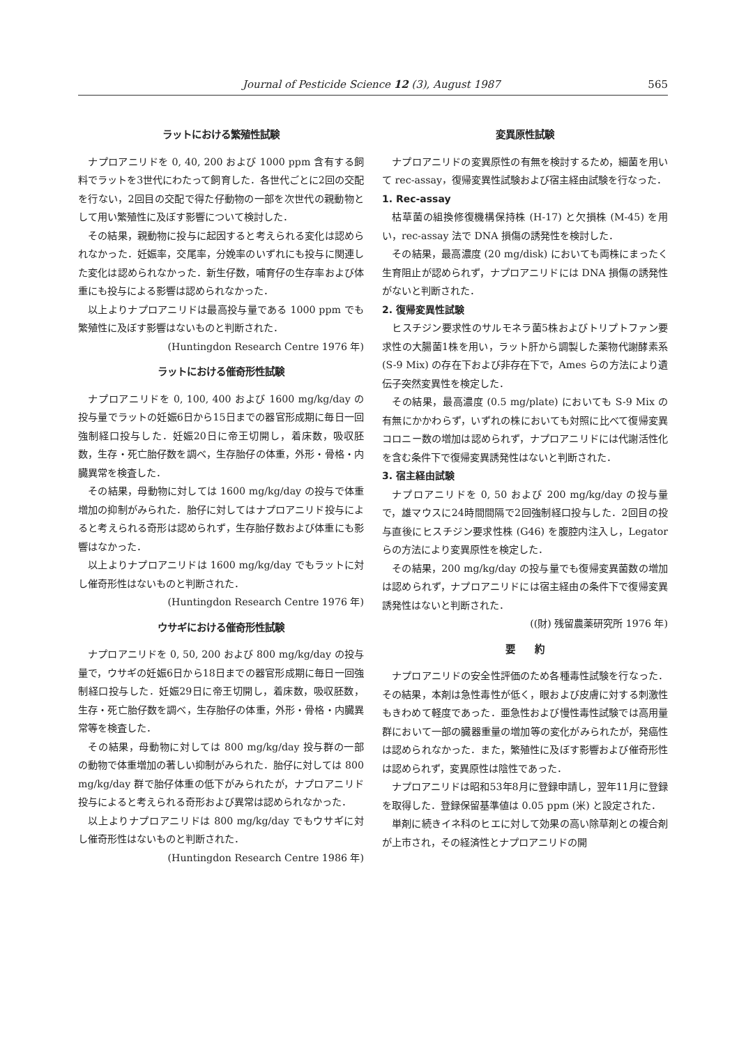Journal of Pesticide Science 12 (3), August 1987 565
ラットにおける繁殖性試験
ナプロアニリドを 0, 40, 200 および 1000 ppm 含有する飼料でラットを3世代にわたって飼育した．各世代ごとに2回の交配を行ない，2回目の交配で得た仔動物の一部を次世代の親動物として用い繁殖性に及ぼす影響について検討した．
その結果，親動物に投与に起因すると考えられる変化は認められなかった．妊娠率，交尾率，分娩率のいずれにも投与に関連した変化は認められなかった．新生仔数，哺育仔の生存率および体重にも投与による影響は認められなかった．
以上よりナプロアニリドは最高投与量である 1000 ppm でも繁殖性に及ぼす影響はないものと判断された．
(Huntingdon Research Centre 1976 年)
ラットにおける催奇形性試験
ナプロアニリドを 0, 100, 400 および 1600 mg/kg/day の投与量でラットの妊娠6日から15日までの器官形成期に毎日一回強制経口投与した．妊娠20日に帝王切開し，着床数，吸収胚数，生存・死亡胎仔数を調べ，生存胎仔の体重，外形・骨格・内臓異常を検査した．
その結果，母動物に対しては 1600 mg/kg/day の投与で体重増加の抑制がみられた．胎仔に対してはナプロアニリド投与によると考えられる奇形は認められず，生存胎仔数および体重にも影響はなかった．
以上よりナプロアニリドは 1600 mg/kg/day でもラットに対し催奇形性はないものと判断された．
(Huntingdon Research Centre 1976 年)
ウサギにおける催奇形性試験
ナプロアニリドを 0, 50, 200 および 800 mg/kg/day の投与量で，ウサギの妊娠6日から18日までの器官形成期に毎日一回強制経口投与した．妊娠29日に帝王切開し，着床数，吸収胚数，生存・死亡胎仔数を調べ，生存胎仔の体重，外形・骨格・内臓異常等を検査した．
その結果，母動物に対しては 800 mg/kg/day 投与群の一部の動物で体重増加の著しい抑制がみられた．胎仔に対しては 800 mg/kg/day 群で胎仔体重の低下がみられたが，ナプロアニリド投与によると考えられる奇形および異常は認められなかった．
以上よりナプロアニリドは 800 mg/kg/day でもウサギに対し催奇形性はないものと判断された．
(Huntingdon Research Centre 1986 年)
変異原性試験
ナプロアニリドの変異原性の有無を検討するため，細菌を用いて rec-assay，復帰変異性試験および宿主経由試験を行なった．
1. Rec-assay
枯草菌の組換修復機構保持株 (H-17) と欠損株 (M-45) を用い，rec-assay 法で DNA 損傷の誘発性を検討した．
その結果，最高濃度 (20 mg/disk) においても両株にまったく生育阻止が認められず，ナプロアニリドには DNA 損傷の誘発性がないと判断された．
2. 復帰変異性試験
ヒスチジン要求性のサルモネラ菌5株およびトリプトファン要求性の大腸菌1株を用い，ラット肝から調製した薬物代謝酵素系 (S-9 Mix) の存在下および非存在下で，Ames らの方法により遺伝子突然変異性を検定した．
その結果，最高濃度 (0.5 mg/plate) においても S-9 Mix の有無にかかわらず，いずれの株においても対照に比べて復帰変異コロニー数の増加は認められず，ナプロアニリドには代謝活性化を含む条件下で復帰変異誘発性はないと判断された．
3. 宿主経由試験
ナプロアニリドを 0, 50 および 200 mg/kg/day の投与量で，雄マウスに24時間間隔で2回強制経口投与した．2回目の投与直後にヒスチジン要求性株 (G46) を腹腔内注入し，Legator らの方法により変異原性を検定した．
その結果，200 mg/kg/day の投与量でも復帰変異菌数の増加は認められず，ナプロアニリドには宿主経由の条件下で復帰変異誘発性はないと判断された．
((財) 残留農薬研究所 1976 年)
要　　約
ナプロアニリドの安全性評価のため各種毒性試験を行なった．その結果，本剤は急性毒性が低く，眼および皮膚に対する刺激性もきわめて軽度であった．亜急性および慢性毒性試験では高用量群において一部の臓器重量の増加等の変化がみられたが，発癌性は認められなかった．また，繁殖性に及ぼす影響および催奇形性は認められず，変異原性は陰性であった．
ナプロアニリドは昭和53年8月に登録申請し，翌年11月に登録を取得した．登録保留基準値は 0.05 ppm (米) と設定された．
単剤に続きイネ科のヒエに対して効果の高い除草剤との複合剤が上市され，その経済性とナプロアニリドの開